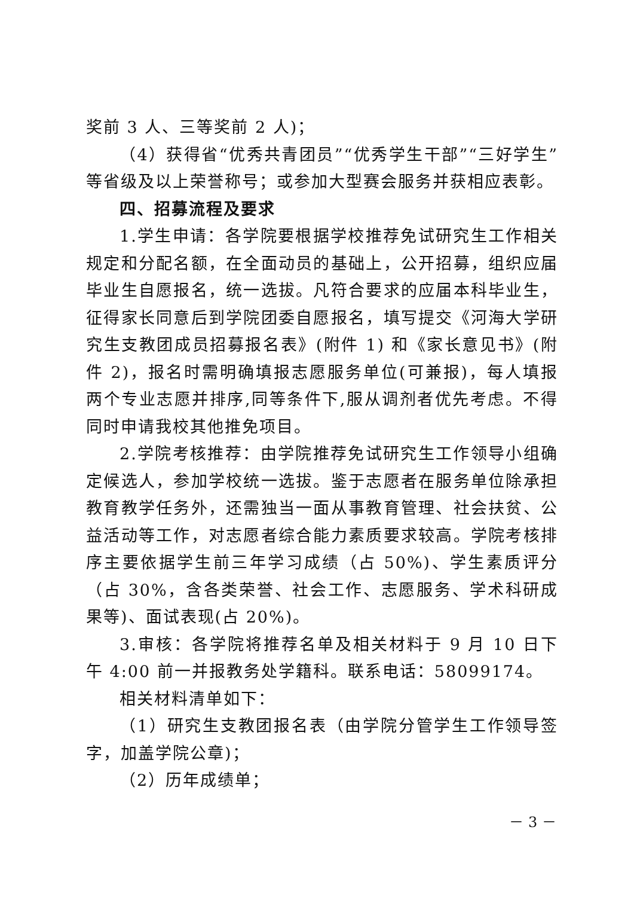奖前 3 人、三等奖前 2 人)；
（4）获得省“优秀共青团员”“优秀学生干部”“三好学生”等省级及以上荣誉称号；或参加大型赛会服务并获相应表彰。
四、招募流程及要求
1.学生申请：各学院要根据学校推荐免试研究生工作相关规定和分配名额，在全面动员的基础上，公开招募，组织应届毕业生自愿报名，统一选拔。凡符合要求的应届本科毕业生，征得家长同意后到学院团委自愿报名，填写提交《河海大学研究生支教团成员招募报名表》(附件 1) 和《家长意见书》(附件 2)，报名时需明确填报志愿服务单位(可兼报)，每人填报两个专业志愿并排序,同等条件下,服从调剂者优先考虑。不得同时申请我校其他推免项目。
2.学院考核推荐：由学院推荐免试研究生工作领导小组确定候选人，参加学校统一选拔。鉴于志愿者在服务单位除承担教育教学任务外，还需独当一面从事教育管理、社会扶贫、公益活动等工作，对志愿者综合能力素质要求较高。学院考核排序主要依据学生前三年学习成绩（占 50%)、学生素质评分（占 30%，含各类荣誉、社会工作、志愿服务、学术科研成果等)、面试表现(占 20%)。
3.审核：各学院将推荐名单及相关材料于 9 月 10 日下午 4:00 前一并报教务处学籍科。联系电话：58099174。
相关材料清单如下：
（1）研究生支教团报名表（由学院分管学生工作领导签字，加盖学院公章)；
（2）历年成绩单；
－ 3 －